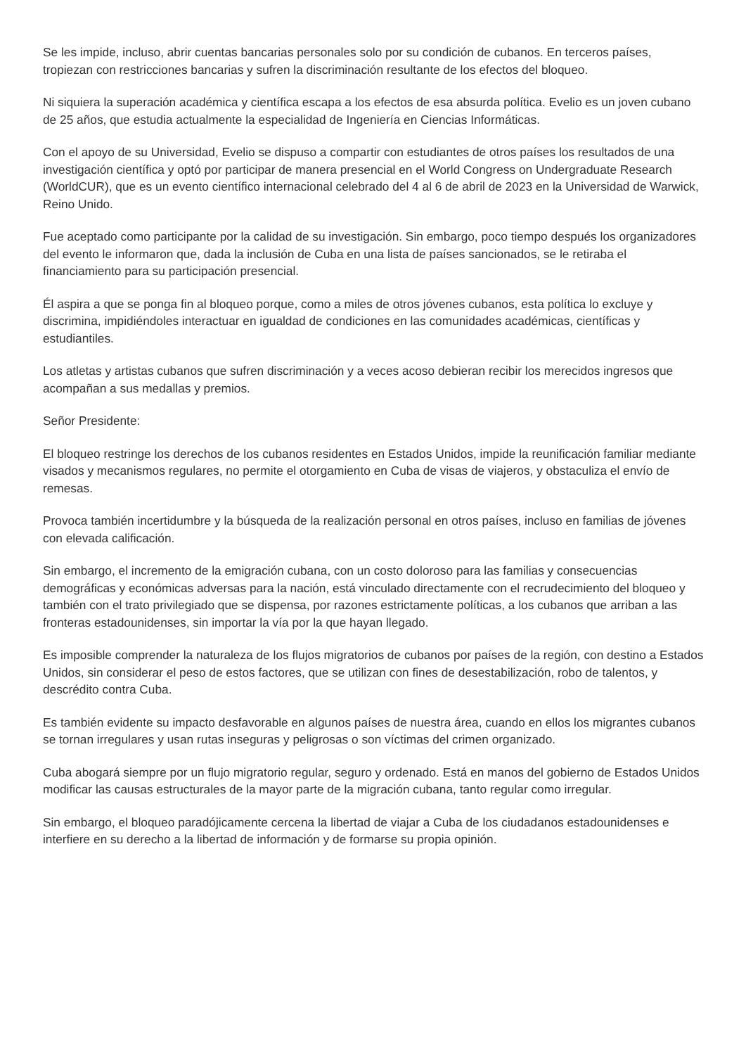Se les impide, incluso, abrir cuentas bancarias personales solo por su condición de cubanos. En terceros países, tropiezan con restricciones bancarias y sufren la discriminación resultante de los efectos del bloqueo.
Ni siquiera la superación académica y científica escapa a los efectos de esa absurda política. Evelio es un joven cubano de 25 años, que estudia actualmente la especialidad de Ingeniería en Ciencias Informáticas.
Con el apoyo de su Universidad, Evelio se dispuso a compartir con estudiantes de otros países los resultados de una investigación científica y optó por participar de manera presencial en el World Congress on Undergraduate Research (WorldCUR), que es un evento científico internacional celebrado del 4 al 6 de abril de 2023 en la Universidad de Warwick, Reino Unido.
Fue aceptado como participante por la calidad de su investigación. Sin embargo, poco tiempo después los organizadores del evento le informaron que, dada la inclusión de Cuba en una lista de países sancionados, se le retiraba el financiamiento para su participación presencial.
Él aspira a que se ponga fin al bloqueo porque, como a miles de otros jóvenes cubanos, esta política lo excluye y discrimina, impidiéndoles interactuar en igualdad de condiciones en las comunidades académicas, científicas y estudiantiles.
Los atletas y artistas cubanos que sufren discriminación y a veces acoso debieran recibir los merecidos ingresos que acompañan a sus medallas y premios.
Señor Presidente:
El bloqueo restringe los derechos de los cubanos residentes en Estados Unidos, impide la reunificación familiar mediante visados y mecanismos regulares, no permite el otorgamiento en Cuba de visas de viajeros, y obstaculiza el envío de remesas.
Provoca también incertidumbre y la búsqueda de la realización personal en otros países, incluso en familias de jóvenes con elevada calificación.
Sin embargo, el incremento de la emigración cubana, con un costo doloroso para las familias y consecuencias demográficas y económicas adversas para la nación, está vinculado directamente con el recrudecimiento del bloqueo y también con el trato privilegiado que se dispensa, por razones estrictamente políticas, a los cubanos que arriban a las fronteras estadounidenses, sin importar la vía por la que hayan llegado.
Es imposible comprender la naturaleza de los flujos migratorios de cubanos por países de la región, con destino a Estados Unidos, sin considerar el peso de estos factores, que se utilizan con fines de desestabilización, robo de talentos, y descrédito contra Cuba.
Es también evidente su impacto desfavorable en algunos países de nuestra área, cuando en ellos los migrantes cubanos se tornan irregulares y usan rutas inseguras y peligrosas o son víctimas del crimen organizado.
Cuba abogará siempre por un flujo migratorio regular, seguro y ordenado. Está en manos del gobierno de Estados Unidos modificar las causas estructurales de la mayor parte de la migración cubana, tanto regular como irregular.
Sin embargo, el bloqueo paradójicamente cercena la libertad de viajar a Cuba de los ciudadanos estadounidenses e interfiere en su derecho a la libertad de información y de formarse su propia opinión.